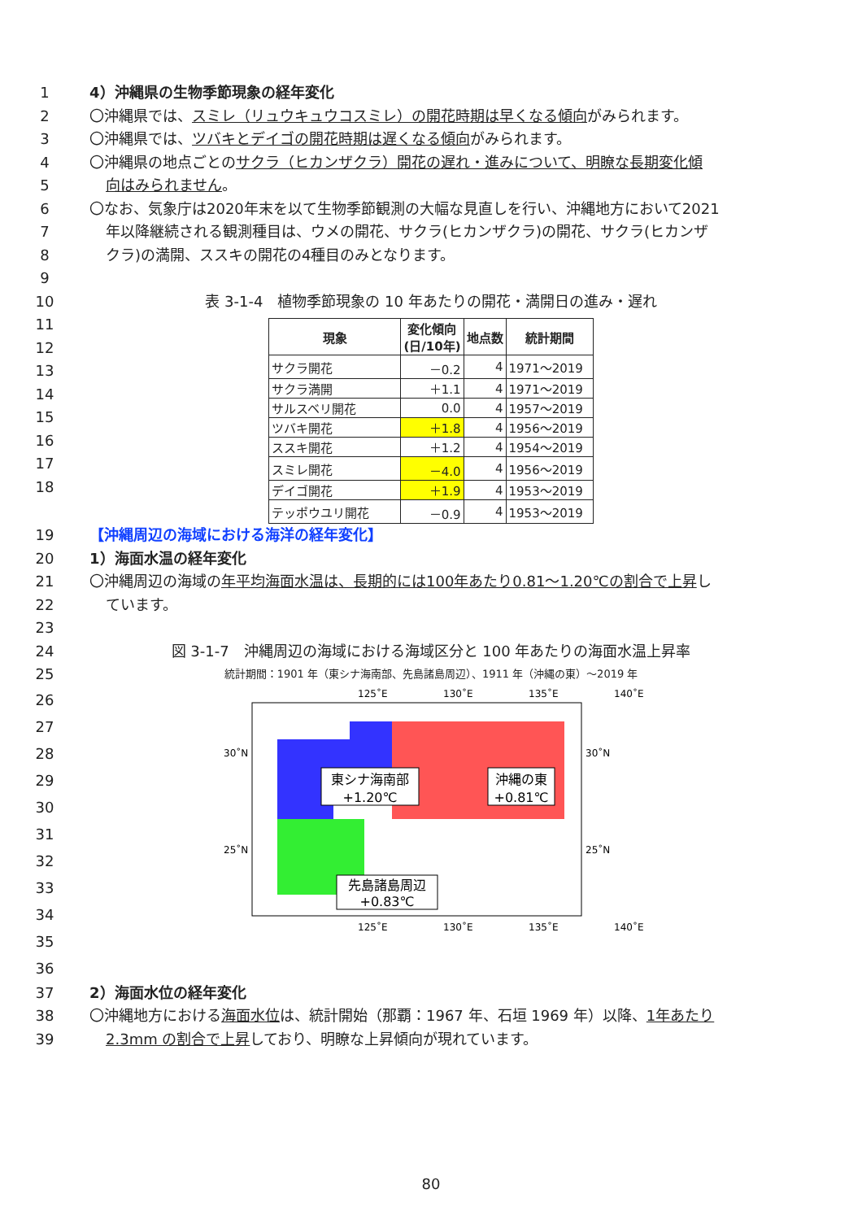1 4）沖縄県の生物季節現象の経年変化
2 〇沖縄県では、スミレ（リュウキュウコスミレ）の開花時期は早くなる傾向がみられます。
3 〇沖縄県では、ツバキとデイゴの開花時期は遅くなる傾向がみられます。
4 〇沖縄県の地点ごとのサクラ（ヒカンザクラ）開花の遅れ・進みについて、明瞭な長期変化傾
5 向はみられません。
6 〇なお、気象庁は2020年末を以て生物季節観測の大幅な見直しを行い、沖縄地方において2021
7 年以降継続される観測種目は、ウメの開花、サクラ(ヒカンザクラ)の開花、サクラ(ヒカンザ
8 クラ)の満開、ススキの開花の4種目のみとなります。
9
10 表 3-1-4　植物季節現象の 10 年あたりの開花・満開日の進み・遅れ
11
12
13
14
15
16
17
18
| 現象 | 変化傾向 (日/10年) | 地点数 | 統計期間 |
| --- | --- | --- | --- |
| サクラ開花 | －0.2 | 4 | 1971～2019 |
| サクラ満開 | ＋1.1 | 4 | 1971～2019 |
| サルスベリ開花 | 0.0 | 4 | 1957～2019 |
| ツバキ開花 | ＋1.8 | 4 | 1956～2019 |
| ススキ開花 | ＋1.2 | 4 | 1954～2019 |
| スミレ開花 | －4.0 | 4 | 1956～2019 |
| デイゴ開花 | ＋1.9 | 4 | 1953～2019 |
| テッポウユリ開花 | －0.9 | 4 | 1953～2019 |
19 【沖縄周辺の海域における海洋の経年変化】
20 1）海面水温の経年変化
21 〇沖縄周辺の海域の年平均海面水温は、長期的には100年あたり0.81～1.20℃の割合で上昇し
22 ています。
23
24 図 3-1-7　沖縄周辺の海域における海域区分と 100 年あたりの海面水温上昇率
25 統計期間：1901 年（東シナ海南部、先島諸島周辺）、1911 年（沖縄の東）～2019 年
26
27
28
29
30
31
32
33
34
35
36
125˚E
130˚E
135˚E
140˚E
30˚N
30˚N
25˚N
25˚N
東シナ海南部
+1.20℃
沖縄の東
+0.81℃
先島諸島周辺
+0.83℃
125˚E
130˚E
135˚E
140˚E
37 2）海面水位の経年変化
38 〇沖縄地方における海面水位は、統計開始（那覇：1967 年、石垣 1969 年）以降、1年あたり
39 2.3mm の割合で上昇しており、明瞭な上昇傾向が現れています。
80